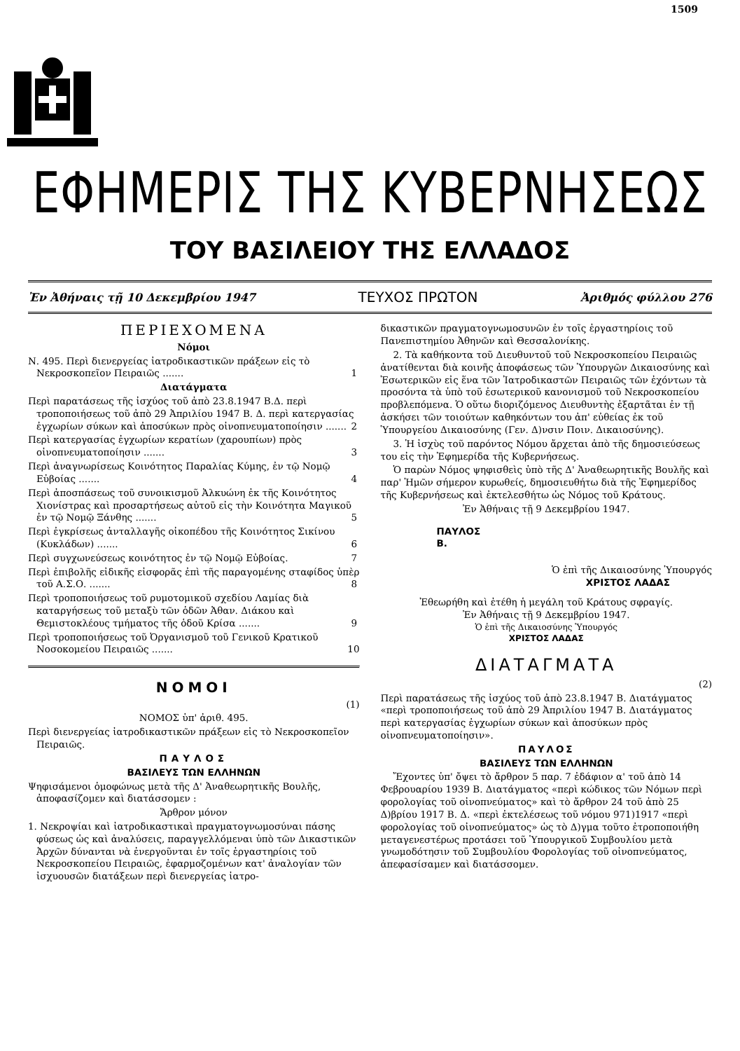1509
ΕΦΗΜΕΡΙΣ ΤΗΣ ΚΥΒΕΡΝΗΣΕΩΣ
ΤΟΥ ΒΑΣΙΛΕΙΟΥ ΤΗΣ ΕΛΛΑΔΟΣ
Ἐν Ἀθήναις τῇ 10 Δεκεμβρίου 1947 ΤΕΥΧΟΣ ΠΡΩΤΟΝ Ἀριθμός φύλλου 276
ΠΕΡΙΕΧΟΜΕΝΑ
Νόμοι
Ν. 495. Περὶ διενεργείας ἰατροδικαστικῶν πράξεων εἰς τὸ Νεκροσκοπεῖον Πειραιῶς ....... 1
Διατάγματα
Περὶ παρατάσεως τῆς ἰσχύος τοῦ ἀπὸ 23.8.1947 Β.Δ. περὶ τροποποιήσεως τοῦ ἀπὸ 29 Ἀπριλίου 1947 Β. Δ. περὶ κατεργασίας ἐγχωρίων σύκων καὶ ἀποσύκων πρὸς οἰνοπνευματοποίησιν ....... 2
Περὶ κατεργασίας ἐγχωρίων κερατίων (χαρουπίων) πρὸς οἰνοπνευματοποίησιν ....... 3
Περὶ ἀναγνωρίσεως Κοινότητος Παραλίας Κύμης, ἐν τῷ Νομῷ Εὐβοίας ....... 4
Περὶ ἀποσπάσεως τοῦ συνοικισμοῦ Ἀλκυώνη ἐκ τῆς Κοινότητος Χιονίστρας καὶ προσαρτήσεως αὐτοῦ εἰς τὴν Κοινότητα Μαγικοῦ ἐν τῷ Νομῷ Ξάνθης ....... 5
Περὶ ἐγκρίσεως ἀνταλλαγῆς οἰκοπέδου τῆς Κοινότητος Σικίνου (Κυκλάδων) ....... 6
Περὶ συγχωνεύσεως κοινότητος ἐν τῷ Νομῷ Εὐβοίας. 7
Περὶ ἐπιβολῆς εἰδικῆς εἰσφορᾶς ἐπὶ τῆς παραγομένης σταφίδος ὑπὲρ τοῦ Α.Σ.Ο. ....... 8
Περὶ τροποποιήσεως τοῦ ρυμοτομικοῦ σχεδίου Λαμίας διὰ καταργήσεως τοῦ μεταξὺ τῶν ὁδῶν Ἀθαν. Διάκου καὶ Θεμιστοκλέους τμήματος τῆς ὁδοῦ Κρίσα ....... 9
Περὶ τροποποιήσεως τοῦ Ὀργανισμοῦ τοῦ Γενικοῦ Κρατικοῦ Νοσοκομείου Πειραιῶς ....... 10
ΝΟΜΟΙ
(1)
ΝΟΜΟΣ ὑπ' ἀριθ. 495.
Περὶ διενεργείας ἰατροδικαστικῶν πράξεων εἰς τὸ Νεκροσκοπεῖον Πειραιῶς.
ΠΑΥΛΟΣ
ΒΑΣΙΛΕΥΣ ΤΩΝ ΕΛΛΗΝΩΝ
Ψηφισάμενοι ὁμοφώνως μετὰ τῆς Δ' Ἀναθεωρητικῆς Βουλῆς, ἀποφασίζομεν καὶ διατάσσομεν :
Ἄρθρον μόνον
1. Νεκροψίαι καὶ ἰατροδικαστικαὶ πραγματογνωμοσύναι πάσης φύσεως ὡς καὶ ἀναλύσεις, παραγγελλόμεναι ὑπὸ τῶν Δικαστικῶν Ἀρχῶν δύνανται νὰ ἐνεργοῦνται ἐν τοῖς ἐργαστηρίοις τοῦ Νεκροσκοπείου Πειραιῶς, ἐφαρμοζομένων κατ' ἀναλογίαν τῶν ἰσχυουσῶν διατάξεων περὶ διενεργείας ἰατρο-
δικαστικῶν πραγματογνωμοσυνῶν ἐν τοῖς ἐργαστηρίοις τοῦ Πανεπιστημίου Ἀθηνῶν καὶ Θεσσαλονίκης.
2. Τὰ καθήκοντα τοῦ Διευθυντοῦ τοῦ Νεκροσκοπείου Πειραιῶς ἀνατίθενται διὰ κοινῆς ἀποφάσεως τῶν Ὑπουργῶν Δικαιοσύνης καὶ Ἐσωτερικῶν εἰς ἕνα τῶν Ἰατροδικαστῶν Πειραιῶς τῶν ἐχόντων τὰ προσόντα τὰ ὑπὸ τοῦ ἐσωτερικοῦ κανονισμοῦ τοῦ Νεκροσκοπείου προβλεπόμενα. Ὁ οὕτω διοριζόμενος Διευθυντὴς ἐξαρτᾶται ἐν τῇ ἀσκήσει τῶν τοιούτων καθηκόντων του ἀπ' εὐθείας ἐκ τοῦ Ὑπουργείου Δικαιοσύνης (Γεν. Δ)νσιν Ποιν. Δικαιοσύνης).
3. Ἡ ἰσχὺς τοῦ παρόντος Νόμου ἄρχεται ἀπὸ τῆς δημοσιεύσεως του εἰς τὴν Ἐφημερίδα τῆς Κυβερνήσεως.
Ὁ παρὼν Νόμος ψηφισθεὶς ὑπὸ τῆς Δ' Ἀναθεωρητικῆς Βουλῆς καὶ παρ' Ἡμῶν σήμερον κυρωθείς, δημοσιευθήτω διὰ τῆς Ἐφημερίδος τῆς Κυβερνήσεως καὶ ἐκτελεσθήτω ὡς Νόμος τοῦ Κράτους.
Ἐν Ἀθήναις τῇ 9 Δεκεμβρίου 1947.
ΠΑΥΛΟΣ
Β.
Ὁ ἐπὶ τῆς Δικαιοσύνης Ὑπουργός
ΧΡΙΣΤΟΣ ΛΑΔΑΣ
Ἐθεωρήθη καὶ ἐτέθη ἡ μεγάλη τοῦ Κράτους σφραγίς.
Ἐν Ἀθήναις τῇ 9 Δεκεμβρίου 1947.
Ὁ ἐπὶ τῆς Δικαιοσύνης Ὑπουργός
ΧΡΙΣΤΟΣ ΛΑΔΑΣ
ΔΙΑΤΑΓΜΑΤΑ
(2)
Περὶ παρατάσεως τῆς ἰσχύος τοῦ ἀπὸ 23.8.1947 Β. Διατάγματος «περὶ τροποποιήσεως τοῦ ἀπὸ 29 Ἀπριλίου 1947 Β. Διατάγματος περὶ κατεργασίας ἐγχωρίων σύκων καὶ ἀποσύκων πρὸς οἰνοπνευματοποίησιν».
ΠΑΥΛΟΣ
ΒΑΣΙΛΕΥΣ ΤΩΝ ΕΛΛΗΝΩΝ
Ἔχοντες ὑπ' ὄψει τὸ ἄρθρον 5 παρ. 7 ἐδάφιον α' τοῦ ἀπὸ 14 Φεβρουαρίου 1939 Β. Διατάγματος «περὶ κώδικος τῶν Νόμων περὶ φορολογίας τοῦ οἰνοπνεύματος» καὶ τὸ ἄρθρον 24 τοῦ ἀπὸ 25 Δ)βρίου 1917 Β. Δ. «περὶ ἐκτελέσεως τοῦ νόμου 971)1917 «περὶ φορολογίας τοῦ οἰνοπνεύματος» ὡς τὸ Δ)γμα τοῦτο ἐτροποποιήθη μεταγενεστέρως προτάσει τοῦ Ὑπουργικοῦ Συμβουλίου μετὰ γνωμοδότησιν τοῦ Συμβουλίου Φορολογίας τοῦ οἰνοπνεύματος, ἀπεφασίσαμεν καὶ διατάσσομεν.